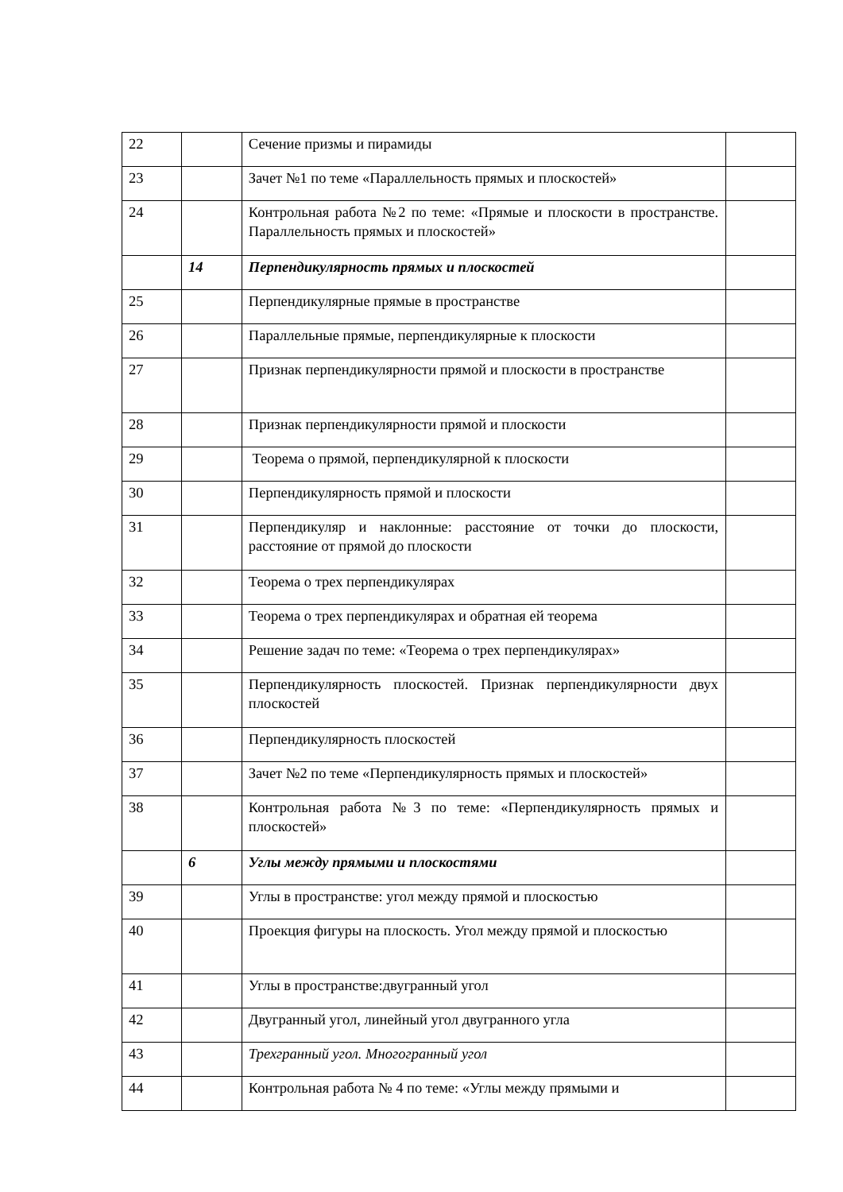| 22 | | Сечение призмы и пирамиды | |
| 23 | | Зачет №1 по теме «Параллельность прямых и плоскостей» | |
| 24 | | Контрольная работа №2 по теме: «Прямые и плоскости в пространстве. Параллельность прямых и плоскостей» | |
| | 14 | Перпендикулярность прямых и плоскостей | |
| 25 | | Перпендикулярные прямые в пространстве | |
| 26 | | Параллельные прямые, перпендикулярные к плоскости | |
| 27 | | Признак перпендикулярности прямой и плоскости в пространстве | |
| 28 | | Признак перпендикулярности прямой и плоскости | |
| 29 | | Теорема о прямой, перпендикулярной к плоскости | |
| 30 | | Перпендикулярность прямой и плоскости | |
| 31 | | Перпендикуляр и наклонные: расстояние от точки до плоскости, расстояние от прямой до плоскости | |
| 32 | | Теорема о трех перпендикулярах | |
| 33 | | Теорема о трех перпендикулярах и обратная ей теорема | |
| 34 | | Решение задач по теме: «Теорема о трех перпендикулярах» | |
| 35 | | Перпендикулярность плоскостей. Признак перпендикулярности двух плоскостей | |
| 36 | | Перпендикулярность плоскостей | |
| 37 | | Зачет №2 по теме «Перпендикулярность прямых и плоскостей» | |
| 38 | | Контрольная работа №3 по теме: «Перпендикулярность прямых и плоскостей» | |
| | 6 | Углы между прямыми и плоскостями | |
| 39 | | Углы в пространстве: угол между прямой и плоскостью | |
| 40 | | Проекция фигуры на плоскость. Угол между прямой и плоскостью | |
| 41 | | Углы в пространстве:двугранный угол | |
| 42 | | Двугранный угол, линейный угол двугранного угла | |
| 43 | | Трехгранный угол. Многогранный угол | |
| 44 | | Контрольная работа № 4 по теме: «Углы между прямыми и | |